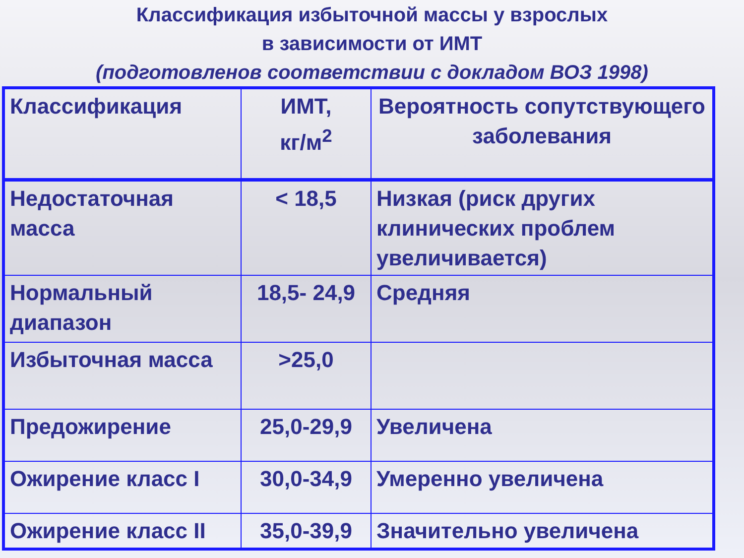Классификация избыточной массы у взрослых
в зависимости от ИМТ
(подготовленов соответствии с докладом ВОЗ 1998)
| Классификация | ИМТ, кг/м<sup>2</sup> | Вероятность сопутствующего заболевания |
| Недостаточная масса | < 18,5 | Низкая (риск других клинических проблем увеличивается) |
| Нормальный диапазон | 18,5- 24,9 | Средняя |
| Избыточная масса | >25,0 | |
| Предожирение | 25,0-29,9 | Увеличена |
| Ожирение класс I | 30,0-34,9 | Умеренно увеличена |
| Ожирение класс II | 35,0-39,9 | Значительно увеличена |